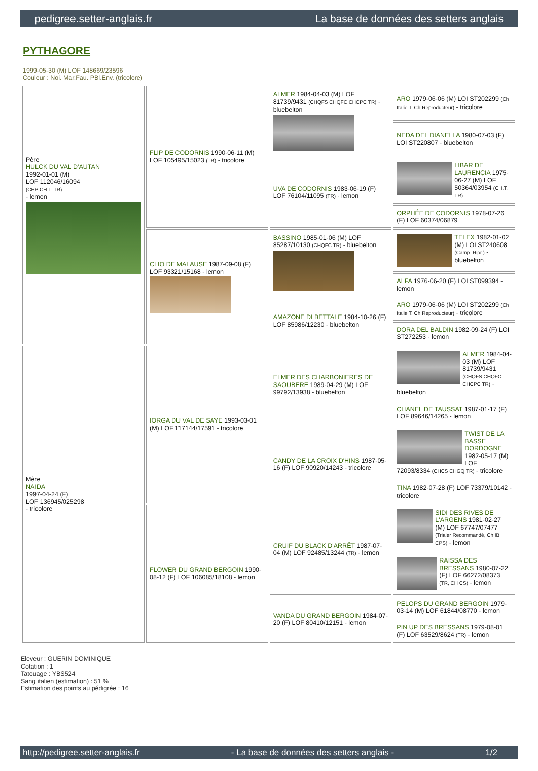pedigree.setter-anglais.fr La base de données des setters anglais
PYTHAGORE
1999-05-30 (M) LOF 148669/23596
Couleur : Noi. Mar.Fau. PBl.Env. (tricolore)
| Père HULCK DU VAL D'AUTAN 1992-01-01 (M) LOF 112046/16094 (CHP CH.T. TR) - lemon | FLIP DE CODORNIS 1990-06-11 (M) LOF 105495/15023 (TR) - tricolore | ALMER 1984-04-03 (M) LOF 81739/9431 (CHQFS CHQFC CHCPC TR) - bluebelton | ARO 1979-06-06 (M) LOI ST202299 (Ch Italie T, Ch Reproducteur) - tricolore |
| | | | NEDA DEL DIANELLA 1980-07-03 (F) LOI ST220807 - bluebelton |
| | | UVA DE CODORNIS 1983-06-19 (F) LOF 76104/11095 (TR) - lemon | LIBAR DE LAURENCIA 1975-06-27 (M) LOF 50364/03954 (CH.T. TR) |
| | | | ORPHÉE DE CODORNIS 1978-07-26 (F) LOF 60374/06879 |
| | CLIO DE MALAUSE 1987-09-08 (F) LOF 93321/15168 - lemon | BASSINO 1985-01-06 (M) LOF 85287/10130 (CHQFC TR) - bluebelton | TELEX 1982-01-02 (M) LOI ST240608 (Camp. Ripr.) - bluebelton |
| | | | ALFA 1976-06-20 (F) LOI ST099394 - lemon |
| | | AMAZONE DI BETTALE 1984-10-26 (F) LOF 85986/12230 - bluebelton | ARO 1979-06-06 (M) LOI ST202299 (Ch Italie T, Ch Reproducteur) - tricolore |
| | | | DORA DEL BALDIN 1982-09-24 (F) LOI ST272253 - lemon |
| Mère NAIDA 1997-04-24 (F) LOF 136945/025298 - tricolore | IORGA DU VAL DE SAYE 1993-03-01 (M) LOF 117144/17591 - tricolore | ELMER DES CHARBONIERES DE SAOUBERE 1989-04-29 (M) LOF 99792/13938 - bluebelton | ALMER 1984-04-03 (M) LOF 81739/9431 (CHQFS CHQFC CHCPC TR) - bluebelton |
| | | | CHANEL DE TAUSSAT 1987-01-17 (F) LOF 89646/14265 - lemon |
| | | CANDY DE LA CROIX D'HINS 1987-05-16 (F) LOF 90920/14243 - tricolore | TWIST DE LA BASSE DORDOGNE 1982-05-17 (M) LOF 72093/8334 (CHCS CHGQ TR) - tricolore |
| | | | TINA 1982-07-28 (F) LOF 73379/10142 - tricolore |
| | FLOWER DU GRAND BERGOIN 1990-08-12 (F) LOF 106085/18108 - lemon | CRUIF DU BLACK D'ARRÊT 1987-07-04 (M) LOF 92485/13244 (TR) - lemon | SIDI DES RIVES DE L'ARGENS 1981-02-27 (M) LOF 67747/07477 (Trialer Recommandé, Ch IB CPS) - lemon |
| | | | RAISSA DES BRESSANS 1980-07-22 (F) LOF 66272/08373 (TR, CH CS) - lemon |
| | | VANDA DU GRAND BERGOIN 1984-07-20 (F) LOF 80410/12151 - lemon | PELOPS DU GRAND BERGOIN 1979-03-14 (M) LOF 61844/08770 - lemon |
| | | | PIN UP DES BRESSANS 1979-08-01 (F) LOF 63529/8624 (TR) - lemon |
Eleveur : GUERIN DOMINIQUE
Cotation : 1
Tatouage : YBS524
Sang italien (estimation) : 51 %
Estimation des points au pédigrée : 16
http://pedigree.setter-anglais.fr - La base de données des setters anglais - 1/2